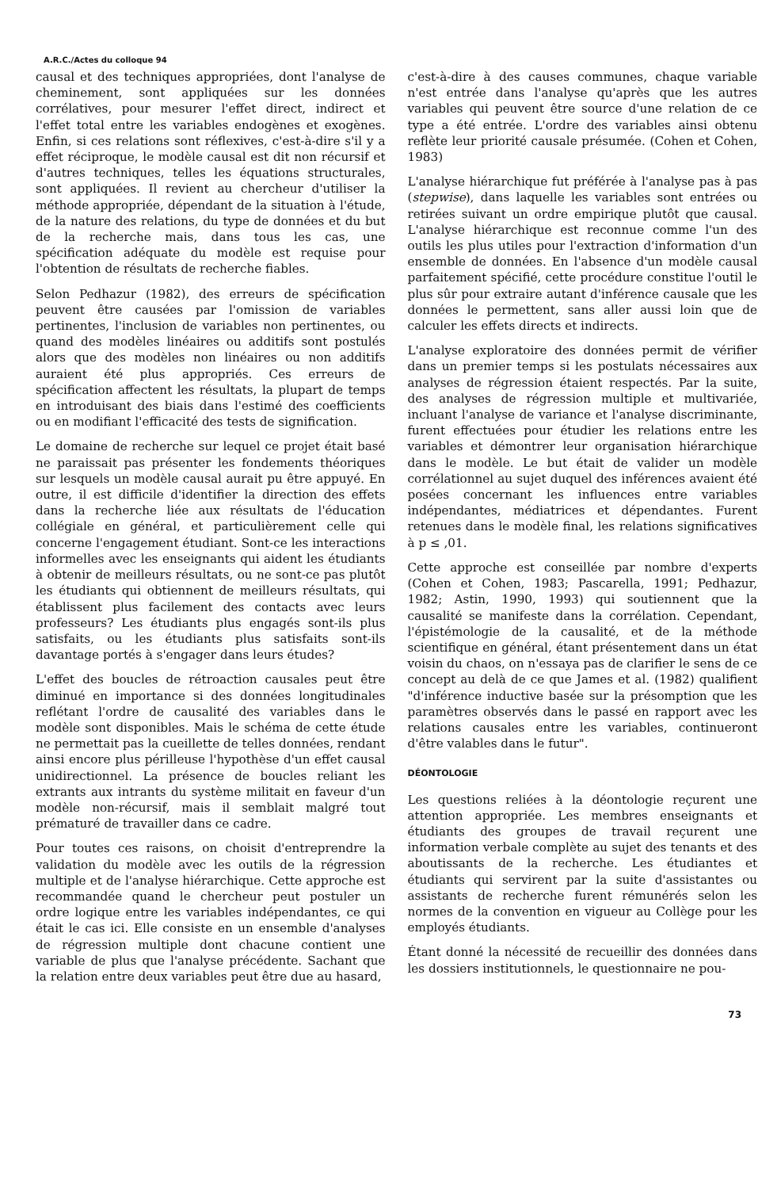A.R.C./Actes du colloque 94
causal et des techniques appropriées, dont l'analyse de cheminement, sont appliquées sur les données corrélatives, pour mesurer l'effet direct, indirect et l'effet total entre les variables endogènes et exogènes. Enfin, si ces relations sont réflexives, c'est-à-dire s'il y a effet réciproque, le modèle causal est dit non récursif et d'autres techniques, telles les équations structurales, sont appliquées. Il revient au chercheur d'utiliser la méthode appropriée, dépendant de la situation à l'étude, de la nature des relations, du type de données et du but de la recherche mais, dans tous les cas, une spécification adéquate du modèle est requise pour l'obtention de résultats de recherche fiables.
Selon Pedhazur (1982), des erreurs de spécification peuvent être causées par l'omission de variables pertinentes, l'inclusion de variables non pertinentes, ou quand des modèles linéaires ou additifs sont postulés alors que des modèles non linéaires ou non additifs auraient été plus appropriés. Ces erreurs de spécification affectent les résultats, la plupart de temps en introduisant des biais dans l'estimé des coefficients ou en modifiant l'efficacité des tests de signification.
Le domaine de recherche sur lequel ce projet était basé ne paraissait pas présenter les fondements théoriques sur lesquels un modèle causal aurait pu être appuyé. En outre, il est difficile d'identifier la direction des effets dans la recherche liée aux résultats de l'éducation collégiale en général, et particulièrement celle qui concerne l'engagement étudiant. Sont-ce les interactions informelles avec les enseignants qui aident les étudiants à obtenir de meilleurs résultats, ou ne sont-ce pas plutôt les étudiants qui obtiennent de meilleurs résultats, qui établissent plus facilement des contacts avec leurs professeurs? Les étudiants plus engagés sont-ils plus satisfaits, ou les étudiants plus satisfaits sont-ils davantage portés à s'engager dans leurs études?
L'effet des boucles de rétroaction causales peut être diminué en importance si des données longitudinales reflétant l'ordre de causalité des variables dans le modèle sont disponibles. Mais le schéma de cette étude ne permettait pas la cueillette de telles données, rendant ainsi encore plus périlleuse l'hypothèse d'un effet causal unidirectionnel. La présence de boucles reliant les extrants aux intrants du système militait en faveur d'un modèle non-récursif, mais il semblait malgré tout prématuré de travailler dans ce cadre.
Pour toutes ces raisons, on choisit d'entreprendre la validation du modèle avec les outils de la régression multiple et de l'analyse hiérarchique. Cette approche est recommandée quand le chercheur peut postuler un ordre logique entre les variables indépendantes, ce qui était le cas ici. Elle consiste en un ensemble d'analyses de régression multiple dont chacune contient une variable de plus que l'analyse précédente. Sachant que la relation entre deux variables peut être due au hasard,
c'est-à-dire à des causes communes, chaque variable n'est entrée dans l'analyse qu'après que les autres variables qui peuvent être source d'une relation de ce type a été entrée. L'ordre des variables ainsi obtenu reflète leur priorité causale présumée. (Cohen et Cohen, 1983)
L'analyse hiérarchique fut préférée à l'analyse pas à pas (stepwise), dans laquelle les variables sont entrées ou retirées suivant un ordre empirique plutôt que causal. L'analyse hiérarchique est reconnue comme l'un des outils les plus utiles pour l'extraction d'information d'un ensemble de données. En l'absence d'un modèle causal parfaitement spécifié, cette procédure constitue l'outil le plus sûr pour extraire autant d'inférence causale que les données le permettent, sans aller aussi loin que de calculer les effets directs et indirects.
L'analyse exploratoire des données permit de vérifier dans un premier temps si les postulats nécessaires aux analyses de régression étaient respectés. Par la suite, des analyses de régression multiple et multivariée, incluant l'analyse de variance et l'analyse discriminante, furent effectuées pour étudier les relations entre les variables et démontrer leur organisation hiérarchique dans le modèle. Le but était de valider un modèle corrélationnel au sujet duquel des inférences avaient été posées concernant les influences entre variables indépendantes, médiatrices et dépendantes. Furent retenues dans le modèle final, les relations significatives à p ≤ ,01.
Cette approche est conseillée par nombre d'experts (Cohen et Cohen, 1983; Pascarella, 1991; Pedhazur, 1982; Astin, 1990, 1993) qui soutiennent que la causalité se manifeste dans la corrélation. Cependant, l'épistémologie de la causalité, et de la méthode scientifique en général, étant présentement dans un état voisin du chaos, on n'essaya pas de clarifier le sens de ce concept au delà de ce que James et al. (1982) qualifient "d'inférence inductive basée sur la présomption que les paramètres observés dans le passé en rapport avec les relations causales entre les variables, continueront d'être valables dans le futur".
DÉONTOLOGIE
Les questions reliées à la déontologie reçurent une attention appropriée. Les membres enseignants et étudiants des groupes de travail reçurent une information verbale complète au sujet des tenants et des aboutissants de la recherche. Les étudiantes et étudiants qui servirent par la suite d'assistantes ou assistants de recherche furent rémunérés selon les normes de la convention en vigueur au Collège pour les employés étudiants.
Étant donné la nécessité de recueillir des données dans les dossiers institutionnels, le questionnaire ne pou-
73